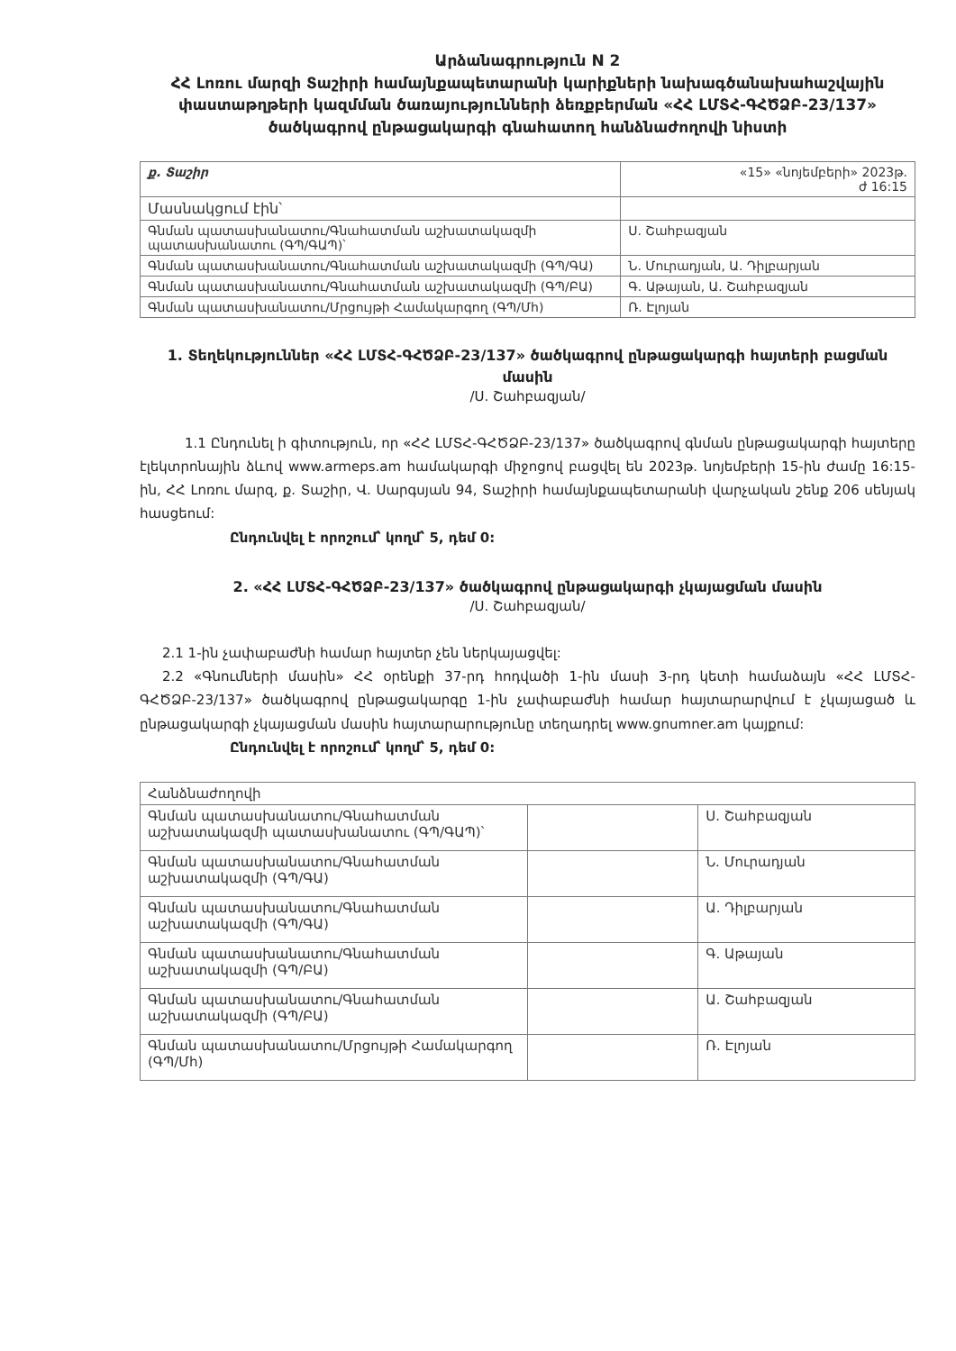Արձանագրություն N 2
ՀՀ Լոռու մարզի Տաշիրի համայնքապետարանի կարիքների նախագծանախահաշվային փաստաթղթերի կազմման ծառայությունների ձեռքբերման «ՀՀ ԼՄՏՀ-ԳՀԾՁԲ-23/137» ծածկագրով ընթացակարգի գնահատող հանձնաժողովի նիստի
| ք. Տաշիր | «15» «նոյեմբերի» 2023թ. ժ 16:15 |
| Մասնակցում էին՝ | |
| Գնման պատասխանատու/Գնահատման աշխատակազմի պատասխանատու (ԳՊ/ԳԱՊ)՝ | Ս. Շահբազյան |
| Գնման պատասխանատու/Գնահատման աշխատակազմի (ԳՊ/ԳԱ) | Ն. Մուրադյան, Ա. Դիլբարյան |
| Գնման պատասխանատու/Գնահատման աշխատակազմի (ԳՊ/ԲԱ) | Գ. Աթայան, Ա. Շահբազյան |
| Գնման պատասխանատու/Մրցույթի Համակարգող (ԳՊ/Մհ) | Ռ. Էլոյան |
1. Տեղեկություններ «ՀՀ ԼՄՏՀ-ԳՀԾՁԲ-23/137» ծածկագրով ընթացակարգի հայտերի բացման մասին
/Ս. Շահբազյան/
1.1 Ընդունել ի գիտություն, որ «ՀՀ ԼՄՏՀ-ԳՀԾՁԲ-23/137» ծածկագրով գնման ընթացակարգի հայտերը էլեկտրոնային ձևով www.armeps.am համակարգի միջոցով բացվել են 2023թ. նոյեմբերի 15-ին ժամը 16:15-ին, ՀՀ Լոռու մարզ, ք. Տաշիր, Վ. Սարգսյան 94, Տաշիրի համայնքապետարանի վարչական շենք 206 սենյակ հասցեում:
Ընդունվել է որոշում՝ կողմ՝ 5, դեմ 0:
2. «ՀՀ ԼՄՏՀ-ԳՀԾՁԲ-23/137» ծածկագրով ընթացակարգի չկայացման մասին
/Ս. Շահբազյան/
2.1 1-ին չափաբաժնի համար հայտեր չեն ներկայացվել:
2.2 «Գնումների մասին» ՀՀ օրենքի 37-րդ հոդվածի 1-ին մասի 3-րդ կետի համաձայն «ՀՀ ԼՄՏՀ-ԳՀԾՁԲ-23/137» ծածկագրով ընթացակարգը 1-ին չափաբաժնի համար հայտարարվում է չկայացած և ընթացակարգի չկայացման մասին հայտարարությունը տեղադրել www.gnumner.am կայքում:
Ընդունվել է որոշում՝ կողմ՝ 5, դեմ 0:
| Հանձնաժողովի | | |
| Գնման պատասխանատու/Գնահատման աշխատակազմի պատասխանատու (ԳՊ/ԳԱՊ)՝ | | Ս. Շահբազյան |
| Գնման պատասխանատու/Գնահատման աշխատակազմի (ԳՊ/ԳԱ) | | Ն. Մուրադյան |
| Գնման պատասխանատու/Գնահատման աշխատակազմի (ԳՊ/ԳԱ) | | Ա. Դիլբարյան |
| Գնման պատասխանատու/Գնահատման աշխատակազմի (ԳՊ/ԲԱ) | | Գ. Աթայան |
| Գնման պատասխանատու/Գնահատման աշխատակազմի (ԳՊ/ԲԱ) | | Ա. Շահբազյան |
| Գնման պատասխանատու/Մրցույթի Համակարգող (ԳՊ/Մհ) | | Ռ. Էլոյան |